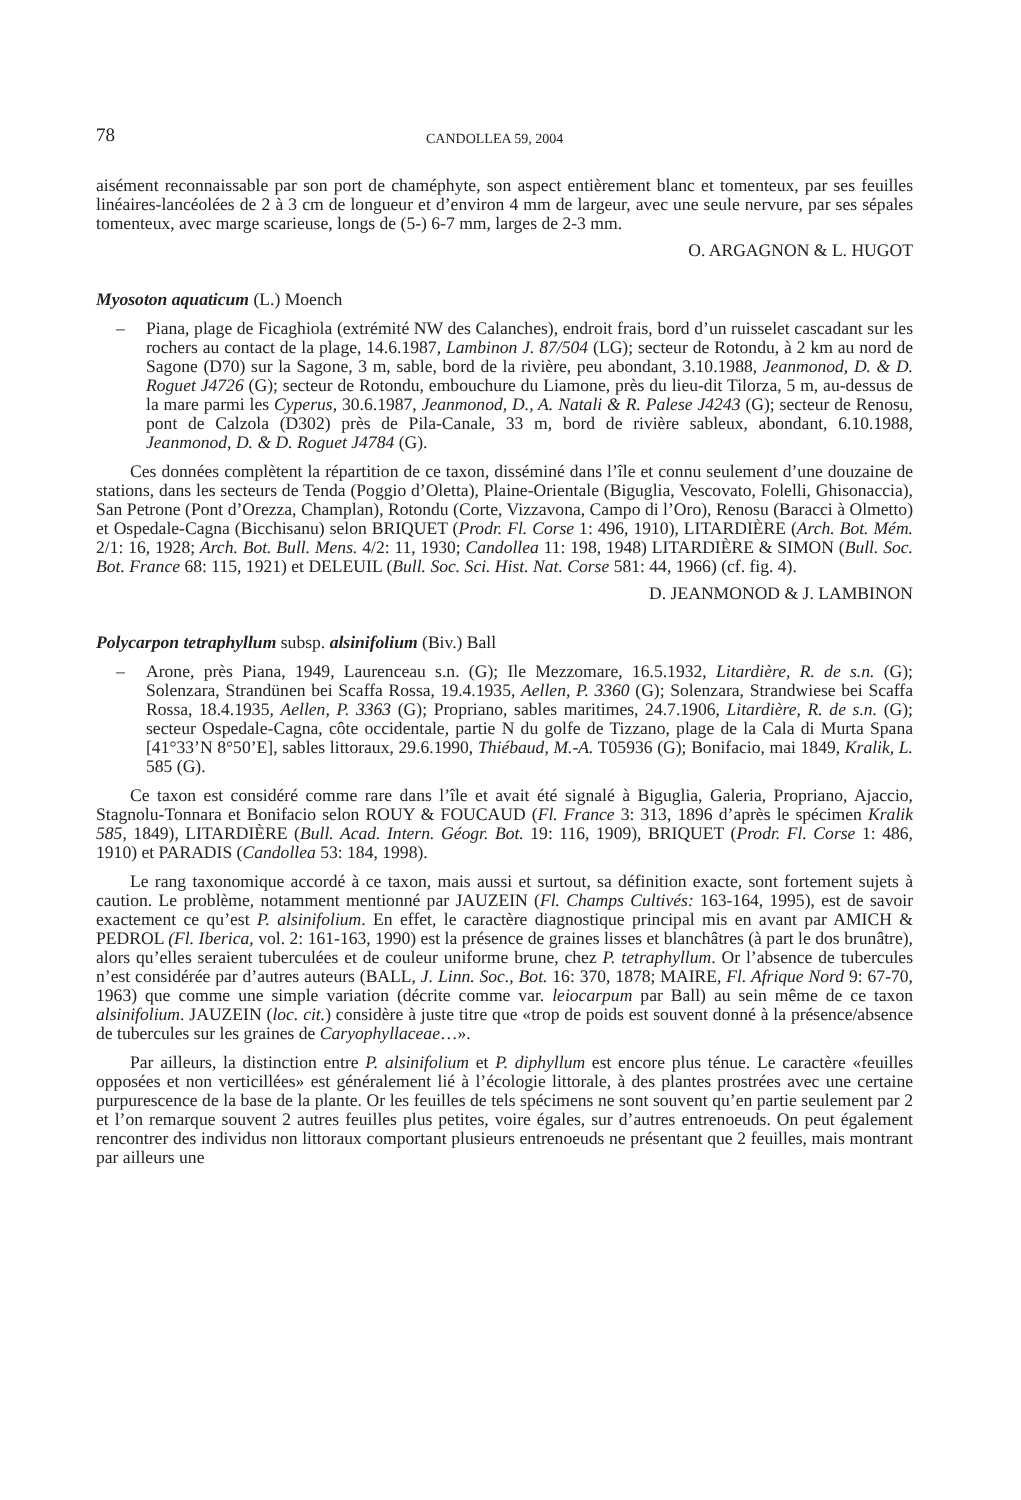78 CANDOLLEA 59, 2004
aisément reconnaissable par son port de chaméphyte, son aspect entièrement blanc et tomenteux, par ses feuilles linéaires-lancéolées de 2 à 3 cm de longueur et d’environ 4 mm de largeur, avec une seule nervure, par ses sépales tomenteux, avec marge scarieuse, longs de (5-) 6-7 mm, larges de 2-3 mm.
O. ARGAGNON & L. HUGOT
Myosoton aquaticum (L.) Moench
– Piana, plage de Ficaghiola (extrémité NW des Calanches), endroit frais, bord d’un ruisselet cascadant sur les rochers au contact de la plage, 14.6.1987, Lambinon J. 87/504 (LG); secteur de Rotondu, à 2 km au nord de Sagone (D70) sur la Sagone, 3 m, sable, bord de la rivière, peu abondant, 3.10.1988, Jeanmonod, D. & D. Roguet J4726 (G); secteur de Rotondu, embouchure du Liamone, près du lieu-dit Tilorza, 5 m, au-dessus de la mare parmi les Cyperus, 30.6.1987, Jeanmonod, D., A. Natali & R. Palese J4243 (G); secteur de Renosu, pont de Calzola (D302) près de Pila-Canale, 33 m, bord de rivière sableux, abondant, 6.10.1988, Jeanmonod, D. & D. Roguet J4784 (G).
Ces données complètent la répartition de ce taxon, disséminé dans l’île et connu seulement d’une douzaine de stations, dans les secteurs de Tenda (Poggio d’Oletta), Plaine-Orientale (Biguglia, Vescovato, Folelli, Ghisonaccia), San Petrone (Pont d’Orezza, Champlan), Rotondu (Corte, Vizzavona, Campo di l’Oro), Renosu (Baracci à Olmetto) et Ospedale-Cagna (Bicchisanu) selon BRIQUET (Prodr. Fl. Corse 1: 496, 1910), LITARDIÈRE (Arch. Bot. Mém. 2/1: 16, 1928; Arch. Bot. Bull. Mens. 4/2: 11, 1930; Candollea 11: 198, 1948) LITARDIÈRE & SIMON (Bull. Soc. Bot. France 68: 115, 1921) et DELEUIL (Bull. Soc. Sci. Hist. Nat. Corse 581: 44, 1966) (cf. fig. 4).
D. JEANMONOD & J. LAMBINON
Polycarpon tetraphyllum subsp. alsinifolium (Biv.) Ball
– Arone, près Piana, 1949, Laurenceau s.n. (G); Ile Mezzomare, 16.5.1932, Litardière, R. de s.n. (G); Solenzara, Strandünen bei Scaffa Rossa, 19.4.1935, Aellen, P. 3360 (G); Solenzara, Strandwiese bei Scaffa Rossa, 18.4.1935, Aellen, P. 3363 (G); Propriano, sables maritimes, 24.7.1906, Litardière, R. de s.n. (G); secteur Ospedale-Cagna, côte occidentale, partie N du golfe de Tizzano, plage de la Cala di Murta Spana [41°33’N 8°50’E], sables littoraux, 29.6.1990, Thiébaud, M.-A. T05936 (G); Bonifacio, mai 1849, Kralik, L. 585 (G).
Ce taxon est considéré comme rare dans l’île et avait été signalé à Biguglia, Galeria, Propriano, Ajaccio, Stagnolu-Tonnara et Bonifacio selon ROUY & FOUCAUD (Fl. France 3: 313, 1896 d’après le spécimen Kralik 585, 1849), LITARDIÈRE (Bull. Acad. Intern. Géogr. Bot. 19: 116, 1909), BRIQUET (Prodr. Fl. Corse 1: 486, 1910) et PARADIS (Candollea 53: 184, 1998).
Le rang taxonomique accordé à ce taxon, mais aussi et surtout, sa définition exacte, sont fortement sujets à caution. Le problème, notamment mentionné par JAUZEIN (Fl. Champs Cultivés: 163-164, 1995), est de savoir exactement ce qu’est P. alsinifolium. En effet, le caractère diagnostique principal mis en avant par AMICH & PEDROL (Fl. Iberica, vol. 2: 161-163, 1990) est la présence de graines lisses et blanchâtres (à part le dos brunâtre), alors qu’elles seraient tuberculées et de couleur uniforme brune, chez P. tetraphyllum. Or l’absence de tubercules n’est considérée par d’autres auteurs (BALL, J. Linn. Soc., Bot. 16: 370, 1878; MAIRE, Fl. Afrique Nord 9: 67-70, 1963) que comme une simple variation (décrite comme var. leiocarpum par Ball) au sein même de ce taxon alsinifolium. JAUZEIN (loc. cit.) considère à juste titre que «trop de poids est souvent donné à la présence/absence de tubercules sur les graines de Caryophyllaceae…».
Par ailleurs, la distinction entre P. alsinifolium et P. diphyllum est encore plus ténue. Le caractère «feuilles opposées et non verticillées» est généralement lié à l’écologie littorale, à des plantes prostrées avec une certaine purpurescence de la base de la plante. Or les feuilles de tels spécimens ne sont souvent qu’en partie seulement par 2 et l’on remarque souvent 2 autres feuilles plus petites, voire égales, sur d’autres entrenoeuds. On peut également rencontrer des individus non littoraux comportant plusieurs entrenoeuds ne présentant que 2 feuilles, mais montrant par ailleurs une